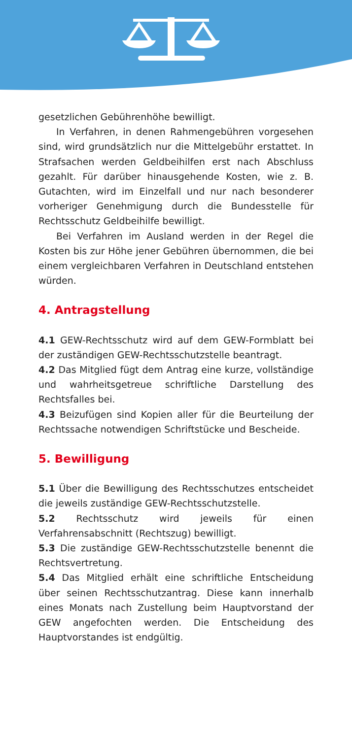gesetzlichen Gebührenhöhe bewilligt.
In Verfahren, in denen Rahmengebühren vorgesehen sind, wird grundsätzlich nur die Mittelgebühr erstattet. In Strafsachen werden Geldbeihilfen erst nach Abschluss gezahlt. Für darüber hinausgehende Kosten, wie z. B. Gutachten, wird im Einzelfall und nur nach besonderer vorheriger Genehmigung durch die Bundesstelle für Rechtsschutz Geldbeihilfe bewilligt.
Bei Verfahren im Ausland werden in der Regel die Kosten bis zur Höhe jener Gebühren übernommen, die bei einem vergleichbaren Verfahren in Deutschland entstehen würden.
4. Antragstellung
4.1 GEW-Rechtsschutz wird auf dem GEW-Formblatt bei der zuständigen GEW-Rechtsschutzstelle beantragt.
4.2 Das Mitglied fügt dem Antrag eine kurze, vollständige und wahrheitsgetreue schriftliche Darstellung des Rechtsfalles bei.
4.3 Beizufügen sind Kopien aller für die Beurteilung der Rechtssache notwendigen Schriftstücke und Bescheide.
5. Bewilligung
5.1 Über die Bewilligung des Rechtsschutzes entscheidet die jeweils zuständige GEW-Rechtsschutzstelle.
5.2 Rechtsschutz wird jeweils für einen Verfahrensabschnitt (Rechtszug) bewilligt.
5.3 Die zuständige GEW-Rechtsschutzstelle benennt die Rechtsvertretung.
5.4 Das Mitglied erhält eine schriftliche Entscheidung über seinen Rechtsschutzantrag. Diese kann innerhalb eines Monats nach Zustellung beim Hauptvorstand der GEW angefochten werden. Die Entscheidung des Hauptvorstandes ist endgültig.